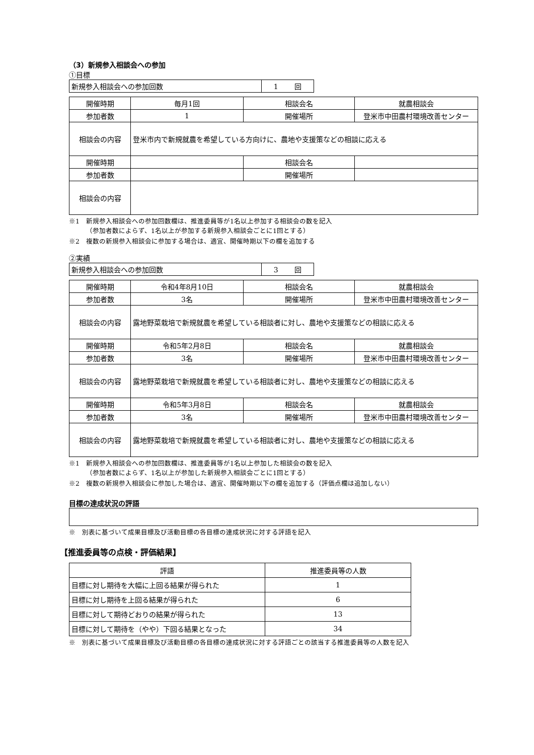（3）新規参入相談会への参加
①目標
| 新規参入相談会への参加回数 | 1 回 |
| 開催時期 | 毎月1回 | 相談会名 | 就農相談会 |
| 参加者数 | 1 | 開催場所 | 登米市中田農村環境改善センター |
| 相談会の内容 | 登米市内で新規就農を希望している方向けに、農地や支援策などの相談に応える | | |
| 開催時期 | | 相談会名 | |
| 参加者数 | | 開催場所 | |
| 相談会の内容 | | | |
※1　新規参入相談会への参加回数欄は、推進委員等が1名以上参加する相談会の数を記入
（参加者数によらず、1名以上が参加する新規参入相談会ごとに1回とする）
※2　複数の新規参入相談会に参加する場合は、適宜、開催時期以下の欄を追加する
②実績
| 新規参入相談会への参加回数 | 3 回 |
| 開催時期 | 令和4年8月10日 | 相談会名 | 就農相談会 |
| 参加者数 | 3名 | 開催場所 | 登米市中田農村環境改善センター |
| 相談会の内容 | 露地野菜栽培で新規就農を希望している相談者に対し、農地や支援策などの相談に応える | | |
| 開催時期 | 令和5年2月8日 | 相談会名 | 就農相談会 |
| 参加者数 | 3名 | 開催場所 | 登米市中田農村環境改善センター |
| 相談会の内容 | 露地野菜栽培で新規就農を希望している相談者に対し、農地や支援策などの相談に応える | | |
| 開催時期 | 令和5年3月8日 | 相談会名 | 就農相談会 |
| 参加者数 | 3名 | 開催場所 | 登米市中田農村環境改善センター |
| 相談会の内容 | 露地野菜栽培で新規就農を希望している相談者に対し、農地や支援策などの相談に応える | | |
※1　新規参入相談会への参加回数欄は、推進委員等が1名以上参加した相談会の数を記入
（参加者数によらず、1名以上が参加した新規参入相談会ごとに1回とする）
※2　複数の新規参入相談会に参加した場合は、適宜、開催時期以下の欄を追加する（評価点欄は追加しない）
目標の達成状況の評語
※　別表に基づいて成果目標及び活動目標の各目標の達成状況に対する評語を記入
【推進委員等の点検・評価結果】
| 評語 | 推進委員等の人数 |
| --- | --- |
| 目標に対し期待を大幅に上回る結果が得られた | 1 |
| 目標に対し期待を上回る結果が得られた | 6 |
| 目標に対して期待どおりの結果が得られた | 13 |
| 目標に対して期待を（やや）下回る結果となった | 34 |
※　別表に基づいて成果目標及び活動目標の各目標の達成状況に対する評語ごとの該当する推進委員等の人数を記入